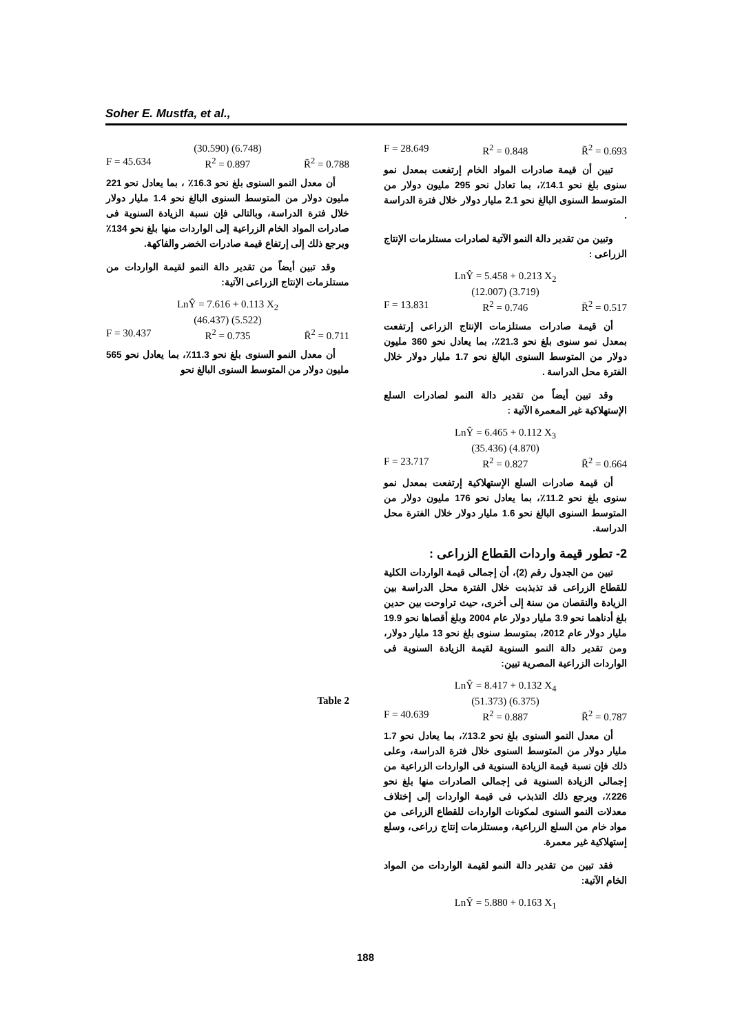Soher E. Mustfa, et al.,
F = 28.649 R<sup>2</sup> = 0.848 R̄<sup>2</sup> = 0.693
تبين أن قيمة صادرات المواد الخام إرتفعت بمعدل نمو سنوى بلغ نحو 14.1٪، بما تعادل نحو 295 مليون دولار من المتوسط السنوى البالغ نحو 2.1 مليار دولار خلال فترة الدراسة .
وتبين من تقدير دالة النمو الآتية لصادرات مستلزمات الإنتاج الزراعى :
LnŶ = 5.458 + 0.213 X<sub>2</sub>
(12.007) (3.719)
F = 13.831 R<sup>2</sup> = 0.746 R̄<sup>2</sup> = 0.517
أن قيمة صادرات مستلزمات الإنتاج الزراعى إرتفعت بمعدل نمو سنوى بلغ نحو 21.3٪، بما يعادل نحو 360 مليون دولار من المتوسط السنوى البالغ نحو 1.7 مليار دولار خلال الفترة محل الدراسة .
وقد تبين أيضاً من تقدير دالة النمو لصادرات السلع الإستهلاكية غير المعمرة الآتية :
LnŶ = 6.465 + 0.112 X<sub>3</sub>
(35.436) (4.870)
F = 23.717 R<sup>2</sup> = 0.827 R̄<sup>2</sup> = 0.664
أن قيمة صادرات السلع الإستهلاكية إرتفعت بمعدل نمو سنوى بلغ نحو 11.2٪، بما يعادل نحو 176 مليون دولار من المتوسط السنوى البالغ نحو 1.6 مليار دولار خلال الفترة محل الدراسة.
2- تطور قيمة واردات القطاع الزراعى :
تبين من الجدول رقم (2)، أن إجمالى قيمة الواردات الكلية للقطاع الزراعى قد تذبذبت خلال الفترة محل الدراسة بين الزيادة والنقصان من سنة إلى أخرى، حيث تراوحت بين حدين بلغ أدناهما نحو 3.9 مليار دولار عام 2004 وبلغ أقصاها نحو 19.9 مليار دولار عام 2012، بمتوسط سنوى بلغ نحو 13 مليار دولار، ومن تقدير دالة النمو السنوية لقيمة الزيادة السنوية فى الواردات الزراعية المصرية تبين:
LnŶ = 8.417 + 0.132 X<sub>4</sub>
(51.373) (6.375)
F = 40.639 R<sup>2</sup> = 0.887 R̄<sup>2</sup> = 0.787
أن معدل النمو السنوى بلغ نحو 13.2٪، بما يعادل نحو 1.7 مليار دولار من المتوسط السنوى خلال فترة الدراسة، وعلى ذلك فإن نسبة قيمة الزيادة السنوية فى الواردات الزراعية من إجمالى الزيادة السنوية فى إجمالى الصادرات منها بلغ نحو 226٪، ويرجع ذلك التذبذب فى قيمة الواردات إلى إختلاف معدلات النمو السنوى لمكونات الواردات للقطاع الزراعى من مواد خام من السلع الزراعية، ومستلزمات إنتاج زراعى، وسلع إستهلاكية غير معمرة.
فقد تبين من تقدير دالة النمو لقيمة الواردات من المواد الخام الآتية:
LnŶ = 5.880 + 0.163 X<sub>1</sub>
(30.590) (6.748)
F = 45.634 R<sup>2</sup> = 0.897 R̄<sup>2</sup> = 0.788
أن معدل النمو السنوى بلغ نحو 16.3٪ ، بما يعادل نحو 221 مليون دولار من المتوسط السنوى البالغ نحو 1.4 مليار دولار خلال فترة الدراسة، وبالتالى فإن نسبة الزيادة السنوية فى صادرات المواد الخام الزراعية إلى الواردات منها بلغ نحو 134٪ ويرجع ذلك إلى إرتفاع قيمة صادرات الخضر والفاكهة.
وقد تبين أيضاً من تقدير دالة النمو لقيمة الواردات من مستلزمات الإنتاج الزراعى الآتية:
LnŶ = 7.616 + 0.113 X<sub>2</sub>
(46.437) (5.522)
F = 30.437 R<sup>2</sup> = 0.735 R̄<sup>2</sup> = 0.711
أن معدل النمو السنوى بلغ نحو 11.3٪، بما يعادل نحو 565 مليون دولار من المتوسط السنوى البالغ نحو
Table 2
188